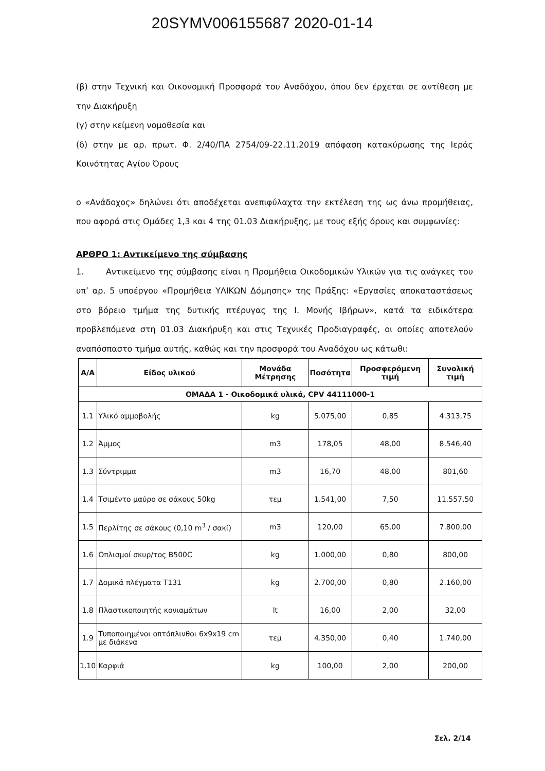20SYMV006155687 2020-01-14
(β) στην Τεχνική και Οικονομική Προσφορά του Αναδόχου, όπου δεν έρχεται σε αντίθεση με την Διακήρυξη
(γ) στην κείμενη νομοθεσία και
(δ) στην με αρ. πρωτ. Φ. 2/40/ΠΑ 2754/09-22.11.2019 απόφαση κατακύρωσης της Ιεράς Κοινότητας Αγίου Όρους
ο «Ανάδοχος» δηλώνει ότι αποδέχεται ανεπιφύλαχτα την εκτέλεση της ως άνω προμήθειας, που αφορά στις Ομάδες 1,3 και 4 της 01.03 Διακήρυξης, με τους εξής όρους και συμφωνίες:
ΑΡΘΡΟ 1: Αντικείμενο της σύμβασης
1. Αντικείμενο της σύμβασης είναι η Προμήθεια Οικοδομικών Υλικών για τις ανάγκες του υπ’ αρ. 5 υποέργου «Προμήθεια ΥΛΙΚΩΝ Δόμησης» της Πράξης: «Εργασίες αποκαταστάσεως στο βόρειο τμήμα της δυτικής πτέρυγας της Ι. Μονής Ιβήρων», κατά τα ειδικότερα προβλεπόμενα στη 01.03 Διακήρυξη και στις Τεχνικές Προδιαγραφές, οι οποίες αποτελούν αναπόσπαστο τμήμα αυτής, καθώς και την προσφορά του Αναδόχου ως κάτωθι:
| Α/Α | Είδος υλικού | Μονάδα Μέτρησης | Ποσότητα | Προσφερόμενη τιμή | Συνολική τιμή |
| --- | --- | --- | --- | --- | --- |
| ΟΜΑΔΑ 1 - Οικοδομικά υλικά, CPV 44111000-1 | | | | | |
| 1.1 | Υλικό αμμοβολής | kg | 5.075,00 | 0,85 | 4.313,75 |
| 1.2 | Άμμος | m3 | 178,05 | 48,00 | 8.546,40 |
| 1.3 | Σύντριμμα | m3 | 16,70 | 48,00 | 801,60 |
| 1.4 | Τσιμέντο μαύρο σε σάκους 50kg | τεμ | 1.541,00 | 7,50 | 11.557,50 |
| 1.5 | Περλίτης σε σάκους (0,10 m<sup>3</sup> / σακί) | m3 | 120,00 | 65,00 | 7.800,00 |
| 1.6 | Οπλισμοί σκυρ/τος Β500C | kg | 1.000,00 | 0,80 | 800,00 |
| 1.7 | Δομικά πλέγματα Τ131 | kg | 2.700,00 | 0,80 | 2.160,00 |
| 1.8 | Πλαστικοποιητής κονιαμάτων | lt | 16,00 | 2,00 | 32,00 |
| 1.9 | Τυποποιημένοι οπτόπλινθοι 6x9x19 cm με διάκενα | τεμ | 4.350,00 | 0,40 | 1.740,00 |
| 1.10 | Καρφιά | kg | 100,00 | 2,00 | 200,00 |
Σελ. 2/14